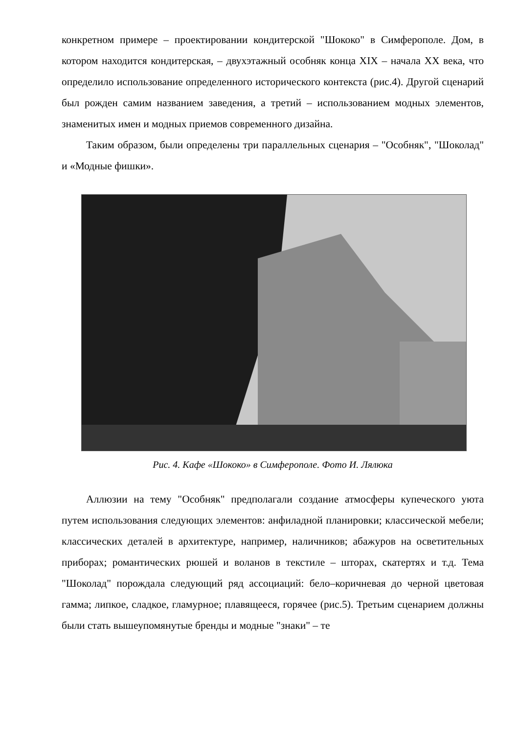конкретном примере – проектировании кондитерской "Шококо" в Симферополе. Дом, в котором находится кондитерская, – двухэтажный особняк конца XIX – начала XX века, что определило использование определенного исторического контекста (рис.4). Другой сценарий был рожден самим названием заведения, а третий – использованием модных элементов, знаменитых имен и модных приемов современного дизайна.
Таким образом, были определены три параллельных сценария – "Особняк", "Шоколад" и «Модные фишки».
Рис. 4. Кафе «Шококо» в Симферополе. Фото И. Лялюка
Аллюзии на тему "Особняк" предполагали создание атмосферы купеческого уюта путем использования следующих элементов: анфиладной планировки; классической мебели; классических деталей в архитектуре, например, наличников; абажуров на осветительных приборах; романтических рюшей и воланов в текстиле – шторах, скатертях и т.д. Тема "Шоколад" порождала следующий ряд ассоциаций: бело–коричневая до черной цветовая гамма; липкое, сладкое, гламурное; плавящееся, горячее (рис.5). Третьим сценарием должны были стать вышеупомянутые бренды и модные "знаки" – те